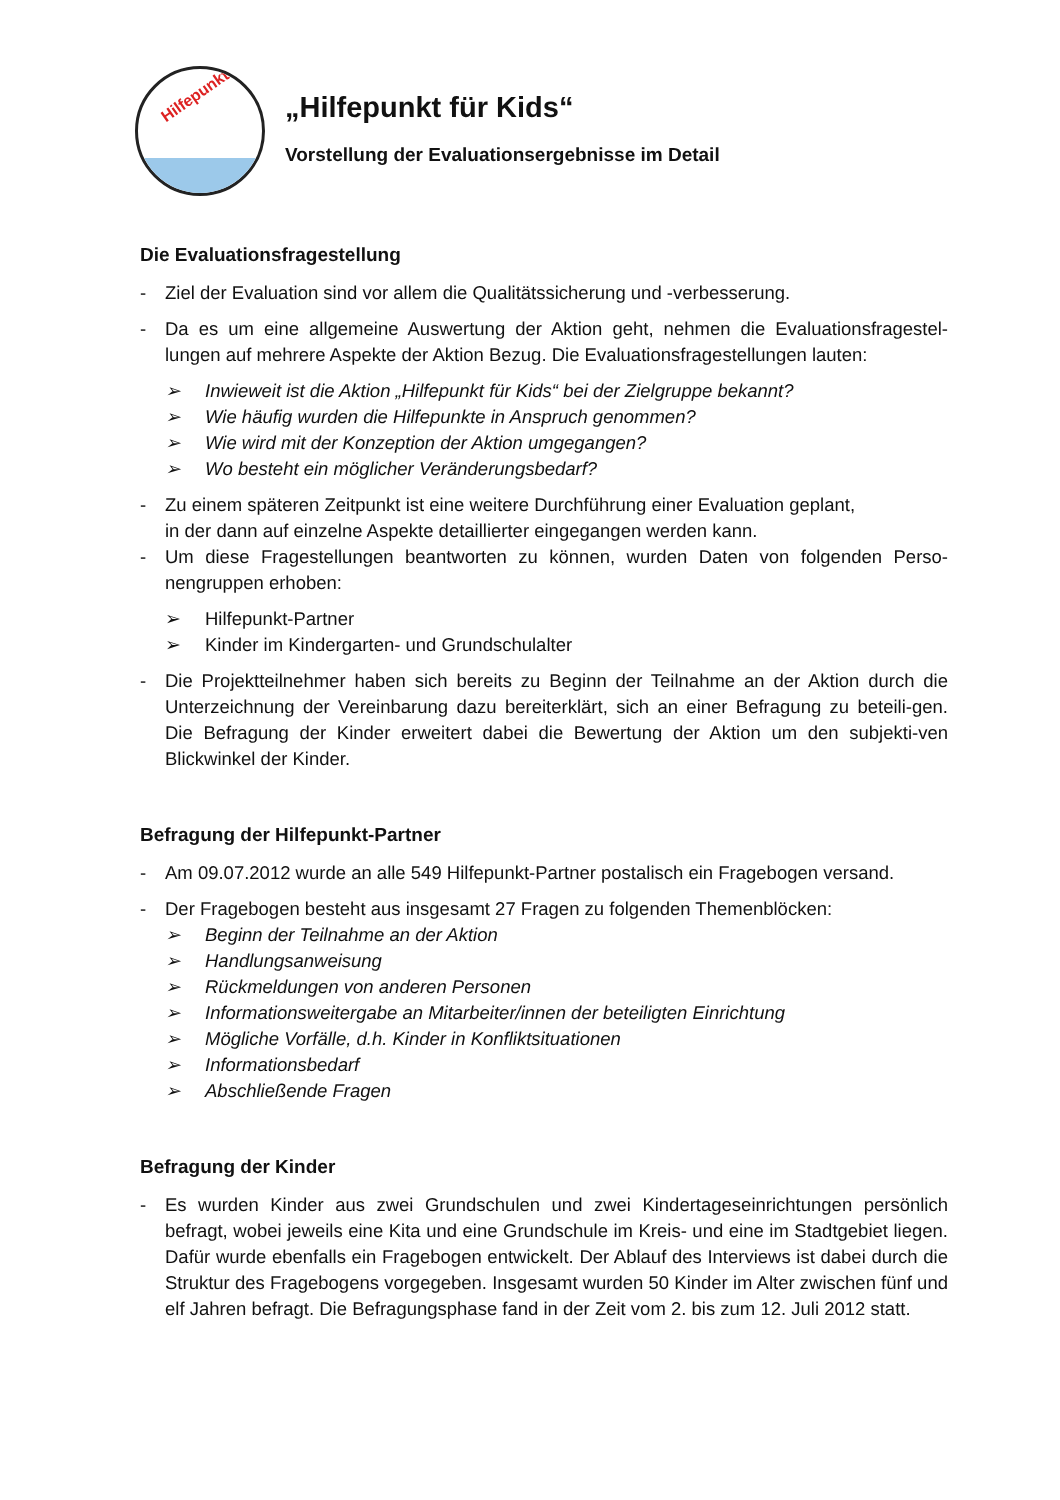Hilfepunkt
„Hilfepunkt für Kids“
Vorstellung der Evaluationsergebnisse im Detail
Die Evaluationsfragestellung
- Ziel der Evaluation sind vor allem die Qualitätssicherung und -verbesserung.
- Da es um eine allgemeine Auswertung der Aktion geht, nehmen die Evaluationsfragestel-lungen auf mehrere Aspekte der Aktion Bezug. Die Evaluationsfragestellungen lauten:
➢ Inwieweit ist die Aktion „Hilfepunkt für Kids“ bei der Zielgruppe bekannt?
➢ Wie häufig wurden die Hilfepunkte in Anspruch genommen?
➢ Wie wird mit der Konzeption der Aktion umgegangen?
➢ Wo besteht ein möglicher Veränderungsbedarf?
- Zu einem späteren Zeitpunkt ist eine weitere Durchführung einer Evaluation geplant,
in der dann auf einzelne Aspekte detaillierter eingegangen werden kann.
- Um diese Fragestellungen beantworten zu können, wurden Daten von folgenden Perso-nengruppen erhoben:
➢ Hilfepunkt-Partner
➢ Kinder im Kindergarten- und Grundschulalter
- Die Projektteilnehmer haben sich bereits zu Beginn der Teilnahme an der Aktion durch die Unterzeichnung der Vereinbarung dazu bereiterklärt, sich an einer Befragung zu beteili-gen. Die Befragung der Kinder erweitert dabei die Bewertung der Aktion um den subjekti-ven Blickwinkel der Kinder.
Befragung der Hilfepunkt-Partner
- Am 09.07.2012 wurde an alle 549 Hilfepunkt-Partner postalisch ein Fragebogen versand.
- Der Fragebogen besteht aus insgesamt 27 Fragen zu folgenden Themenblöcken:
➢ Beginn der Teilnahme an der Aktion
➢ Handlungsanweisung
➢ Rückmeldungen von anderen Personen
➢ Informationsweitergabe an Mitarbeiter/innen der beteiligten Einrichtung
➢ Mögliche Vorfälle, d.h. Kinder in Konfliktsituationen
➢ Informationsbedarf
➢ Abschließende Fragen
Befragung der Kinder
- Es wurden Kinder aus zwei Grundschulen und zwei Kindertageseinrichtungen persönlich befragt, wobei jeweils eine Kita und eine Grundschule im Kreis- und eine im Stadtgebiet liegen. Dafür wurde ebenfalls ein Fragebogen entwickelt. Der Ablauf des Interviews ist dabei durch die Struktur des Fragebogens vorgegeben. Insgesamt wurden 50 Kinder im Alter zwischen fünf und elf Jahren befragt. Die Befragungsphase fand in der Zeit vom 2. bis zum 12. Juli 2012 statt.